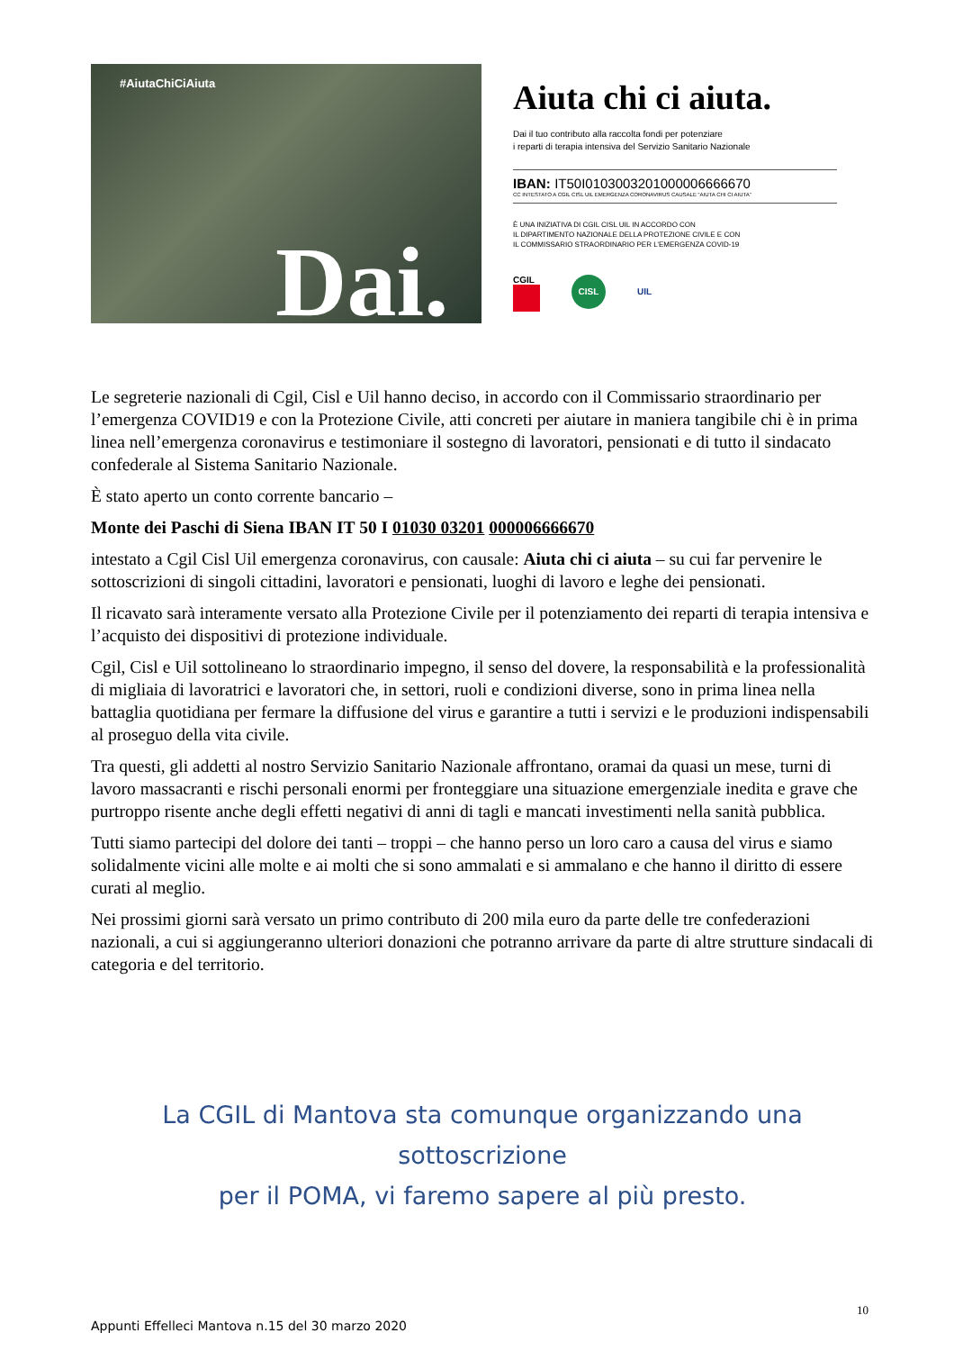#AiutaChiCiAiuta
Dai.
Aiuta chi ci aiuta.
Dai il tuo contributo alla raccolta fondi per potenziare
i reparti di terapia intensiva del Servizio Sanitario Nazionale
IBAN: IT50I0103003201000006666670
CC INTESTATO A CGIL CISL UIL EMERGENZA CORONAVIRUS CAUSALE “AIUTA CHI CI AIUTA”
È UNA INIZIATIVA DI CGIL CISL UIL IN ACCORDO CON
IL DIPARTIMENTO NAZIONALE DELLA PROTEZIONE CIVILE E CON
IL COMMISSARIO STRAORDINARIO PER L’EMERGENZA COVID-19
CGIL
CISL
UIL
Le segreterie nazionali di Cgil, Cisl e Uil hanno deciso, in accordo con il Commissario straordinario per l’emergenza COVID19 e con la Protezione Civile, atti concreti per aiutare in maniera tangibile chi è in prima linea nell’emergenza coronavirus e testimoniare il sostegno di lavoratori, pensionati e di tutto il sindacato confederale al Sistema Sanitario Nazionale.
È stato aperto un conto corrente bancario –
Monte dei Paschi di Siena IBAN IT 50 I 01030 03201 000006666670
intestato a Cgil Cisl Uil emergenza coronavirus, con causale: Aiuta chi ci aiuta – su cui far pervenire le sottoscrizioni di singoli cittadini, lavoratori e pensionati, luoghi di lavoro e leghe dei pensionati.
Il ricavato sarà interamente versato alla Protezione Civile per il potenziamento dei reparti di terapia intensiva e l’acquisto dei dispositivi di protezione individuale.
Cgil, Cisl e Uil sottolineano lo straordinario impegno, il senso del dovere, la responsabilità e la professionalità di migliaia di lavoratrici e lavoratori che, in settori, ruoli e condizioni diverse, sono in prima linea nella battaglia quotidiana per fermare la diffusione del virus e garantire a tutti i servizi e le produzioni indispensabili al proseguo della vita civile.
Tra questi, gli addetti al nostro Servizio Sanitario Nazionale affrontano, oramai da quasi un mese, turni di lavoro massacranti e rischi personali enormi per fronteggiare una situazione emergenziale inedita e grave che purtroppo risente anche degli effetti negativi di anni di tagli e mancati investimenti nella sanità pubblica.
Tutti siamo partecipi del dolore dei tanti – troppi – che hanno perso un loro caro a causa del virus e siamo solidalmente vicini alle molte e ai molti che si sono ammalati e si ammalano e che hanno il diritto di essere curati al meglio.
Nei prossimi giorni sarà versato un primo contributo di 200 mila euro da parte delle tre confederazioni nazionali, a cui si aggiungeranno ulteriori donazioni che potranno arrivare da parte di altre strutture sindacali di categoria e del territorio.
La CGIL di Mantova sta comunque organizzando una sottoscrizione
per il POMA, vi faremo sapere al più presto.
10
Appunti Effelleci Mantova n.15 del 30 marzo 2020